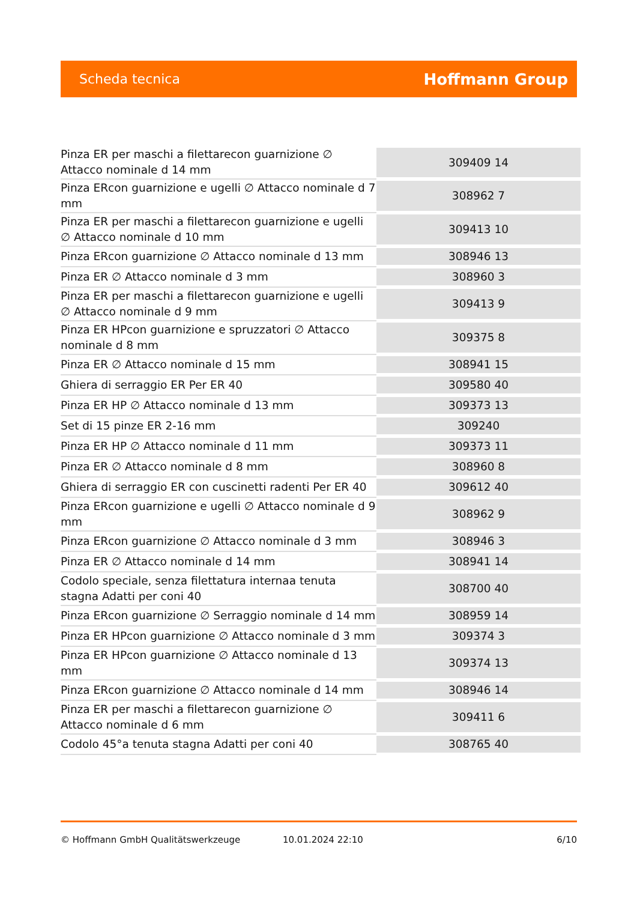Scheda tecnica Hoffmann Group
| Pinza ER per maschi a filettarecon guarnizione ∅ Attacco nominale d 14 mm | 309409 14 |
| Pinza ERcon guarnizione e ugelli ∅ Attacco nominale d 7 mm | 308962 7 |
| Pinza ER per maschi a filettarecon guarnizione e ugelli ∅ Attacco nominale d 10 mm | 309413 10 |
| Pinza ERcon guarnizione ∅ Attacco nominale d 13 mm | 308946 13 |
| Pinza ER ∅ Attacco nominale d 3 mm | 308960 3 |
| Pinza ER per maschi a filettarecon guarnizione e ugelli ∅ Attacco nominale d 9 mm | 309413 9 |
| Pinza ER HPcon guarnizione e spruzzatori ∅ Attacco nominale d 8 mm | 309375 8 |
| Pinza ER ∅ Attacco nominale d 15 mm | 308941 15 |
| Ghiera di serraggio ER Per ER 40 | 309580 40 |
| Pinza ER HP ∅ Attacco nominale d 13 mm | 309373 13 |
| Set di 15 pinze ER 2-16 mm | 309240 |
| Pinza ER HP ∅ Attacco nominale d 11 mm | 309373 11 |
| Pinza ER ∅ Attacco nominale d 8 mm | 308960 8 |
| Ghiera di serraggio ER con cuscinetti radenti Per ER 40 | 309612 40 |
| Pinza ERcon guarnizione e ugelli ∅ Attacco nominale d 9 mm | 308962 9 |
| Pinza ERcon guarnizione ∅ Attacco nominale d 3 mm | 308946 3 |
| Pinza ER ∅ Attacco nominale d 14 mm | 308941 14 |
| Codolo speciale, senza filettatura internaa tenuta stagna Adatti per coni 40 | 308700 40 |
| Pinza ERcon guarnizione ∅ Serraggio nominale d 14 mm | 308959 14 |
| Pinza ER HPcon guarnizione ∅ Attacco nominale d 3 mm | 309374 3 |
| Pinza ER HPcon guarnizione ∅ Attacco nominale d 13 mm | 309374 13 |
| Pinza ERcon guarnizione ∅ Attacco nominale d 14 mm | 308946 14 |
| Pinza ER per maschi a filettarecon guarnizione ∅ Attacco nominale d 6 mm | 309411 6 |
| Codolo 45°a tenuta stagna Adatti per coni 40 | 308765 40 |
© Hoffmann GmbH Qualitätswerkzeuge 10.01.2024 22:10 6/10